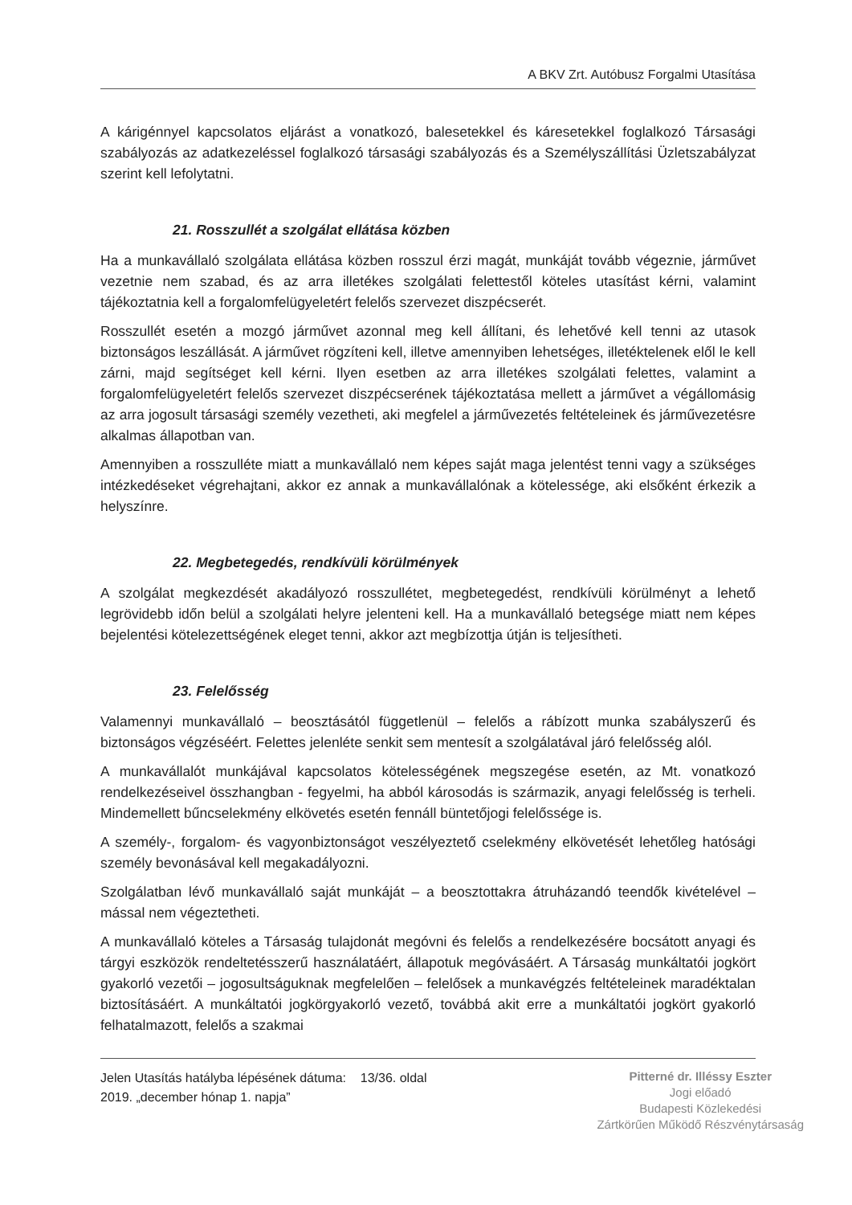A BKV Zrt. Autóbusz Forgalmi Utasítása
A kárigénnyel kapcsolatos eljárást a vonatkozó, balesetekkel és káresetekkel foglalkozó Társasági szabályozás az adatkezeléssel foglalkozó társasági szabályozás és a Személyszállítási Üzletszabályzat szerint kell lefolytatni.
21. Rosszullét a szolgálat ellátása közben
Ha a munkavállaló szolgálata ellátása közben rosszul érzi magát, munkáját tovább végeznie, járművet vezetnie nem szabad, és az arra illetékes szolgálati felettestől köteles utasítást kérni, valamint tájékoztatnia kell a forgalomfelügyeletért felelős szervezet diszpécserét.
Rosszullét esetén a mozgó járművet azonnal meg kell állítani, és lehetővé kell tenni az utasok biztonságos leszállását. A járművet rögzíteni kell, illetve amennyiben lehetséges, illetéktelenek elől le kell zárni, majd segítséget kell kérni. Ilyen esetben az arra illetékes szolgálati felettes, valamint a forgalomfelügyeletért felelős szervezet diszpécserének tájékoztatása mellett a járművet a végállomásig az arra jogosult társasági személy vezetheti, aki megfelel a járművezetés feltételeinek és járművezetésre alkalmas állapotban van.
Amennyiben a rosszulléte miatt a munkavállaló nem képes saját maga jelentést tenni vagy a szükséges intézkedéseket végrehajtani, akkor ez annak a munkavállalónak a kötelessége, aki elsőként érkezik a helyszínre.
22. Megbetegedés, rendkívüli körülmények
A szolgálat megkezdését akadályozó rosszullétet, megbetegedést, rendkívüli körülményt a lehető legrövidebb időn belül a szolgálati helyre jelenteni kell. Ha a munkavállaló betegsége miatt nem képes bejelentési kötelezettségének eleget tenni, akkor azt megbízottja útján is teljesítheti.
23. Felelősség
Valamennyi munkavállaló – beosztásától függetlenül – felelős a rábízott munka szabályszerű és biztonságos végzéséért. Felettes jelenléte senkit sem mentesít a szolgálatával járó felelősség alól.
A munkavállalót munkájával kapcsolatos kötelességének megszegése esetén, az Mt. vonatkozó rendelkezéseivel összhangban - fegyelmi, ha abból károsodás is származik, anyagi felelősség is terheli. Mindemellett bűncselekmény elkövetés esetén fennáll büntetőjogi felelőssége is.
A személy-, forgalom- és vagyonbiztonságot veszélyeztető cselekmény elkövetését lehetőleg hatósági személy bevonásával kell megakadályozni.
Szolgálatban lévő munkavállaló saját munkáját – a beosztottakra átruházandó teendők kivételével – mással nem végeztetheti.
A munkavállaló köteles a Társaság tulajdonát megóvni és felelős a rendelkezésére bocsátott anyagi és tárgyi eszközök rendeltetésszerű használatáért, állapotuk megóvásáért. A Társaság munkáltatói jogkört gyakorló vezetői – jogosultságuknak megfelelően – felelősek a munkavégzés feltételeinek maradéktalan biztosításáért. A munkáltatói jogkörgyakorló vezető, továbbá akit erre a munkáltatói jogkört gyakorló felhatalmazott, felelős a szakmai
Jelen Utasítás hatályba lépésének dátuma: 13/36. oldal
2019. „december hónap 1. napja”
Pitterné dr. Illéssy Eszter
Jogi előadó
Budapesti Közlekedési
Zártkörűen Működő Részvénytársaság